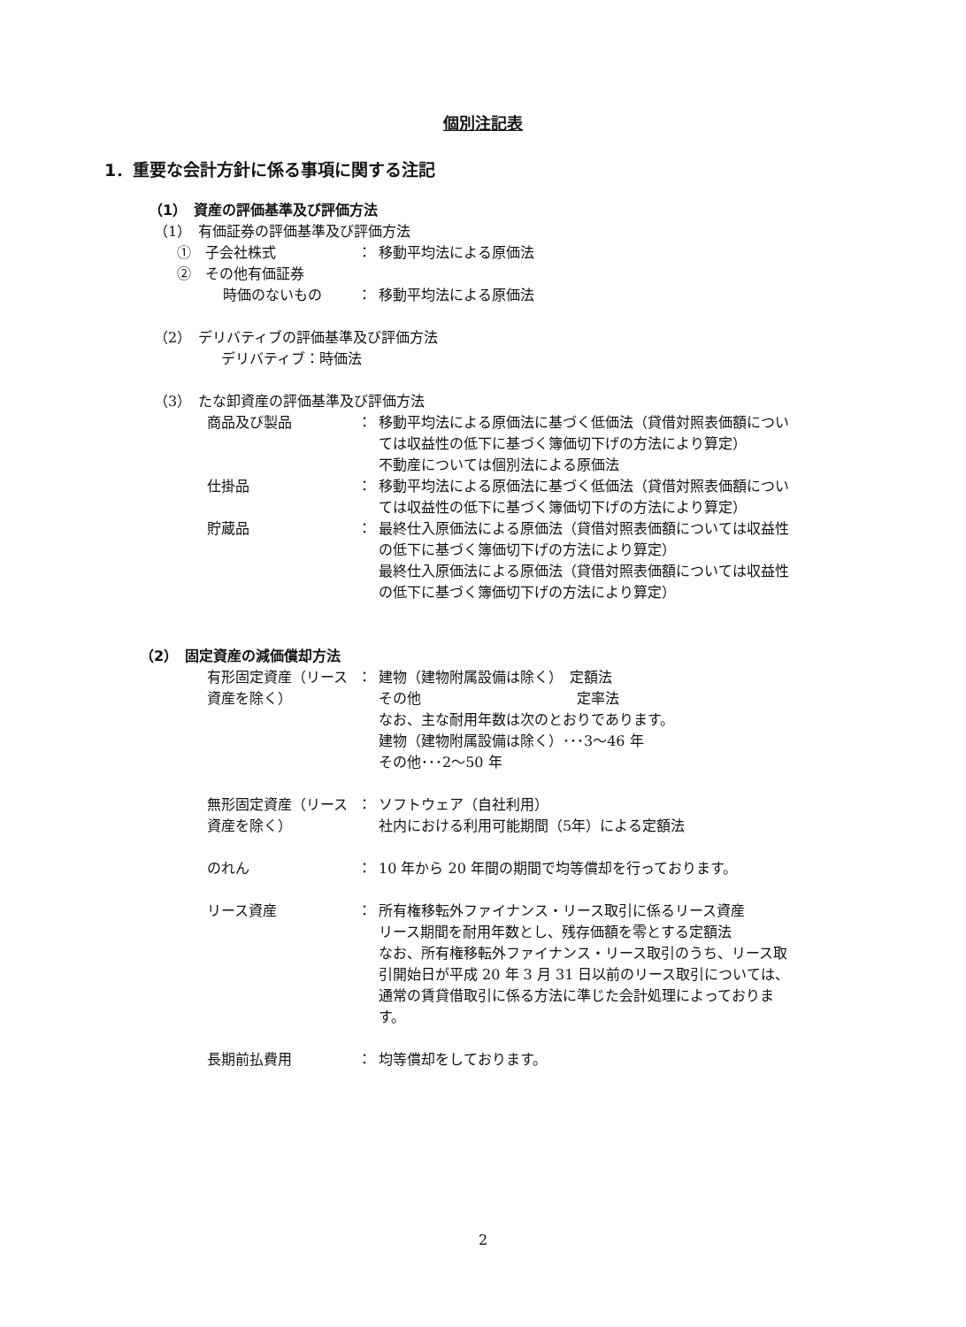個別注記表
1．重要な会計方針に係る事項に関する注記
（1）　資産の評価基準及び評価方法
（1）　有価証券の評価基準及び評価方法
①　子会社株式 ： 移動平均法による原価法
②　その他有価証券
時価のないもの ： 移動平均法による原価法
（2）　デリバティブの評価基準及び評価方法
デリバティブ：時価法
（3）　たな卸資産の評価基準及び評価方法
商品及び製品 ： 移動平均法による原価法に基づく低価法（貸借対照表価額については収益性の低下に基づく簿価切下げの方法により算定）
不動産については個別法による原価法
仕掛品 ： 移動平均法による原価法に基づく低価法（貸借対照表価額については収益性の低下に基づく簿価切下げの方法により算定）
貯蔵品 ： 最終仕入原価法による原価法（貸借対照表価額については収益性の低下に基づく簿価切下げの方法により算定）
最終仕入原価法による原価法（貸借対照表価額については収益性の低下に基づく簿価切下げの方法により算定）
（2）　固定資産の減価償却方法
有形固定資産（リース資産を除く）
： 建物（建物附属設備は除く）　定額法
その他　　　　　　　　　　　定率法
なお、主な耐用年数は次のとおりであります。
建物（建物附属設備は除く）･･･3～46 年
その他･･･2～50 年
無形固定資産（リース資産を除く）
： ソフトウェア（自社利用）
社内における利用可能期間（5年）による定額法
のれん ： 10 年から 20 年間の期間で均等償却を行っております。
リース資産 ： 所有権移転外ファイナンス・リース取引に係るリース資産
リース期間を耐用年数とし、残存価額を零とする定額法
なお、所有権移転外ファイナンス・リース取引のうち、リース取引開始日が平成 20 年 3 月 31 日以前のリース取引については、通常の賃貸借取引に係る方法に準じた会計処理によっております。
長期前払費用 ： 均等償却をしております。
2